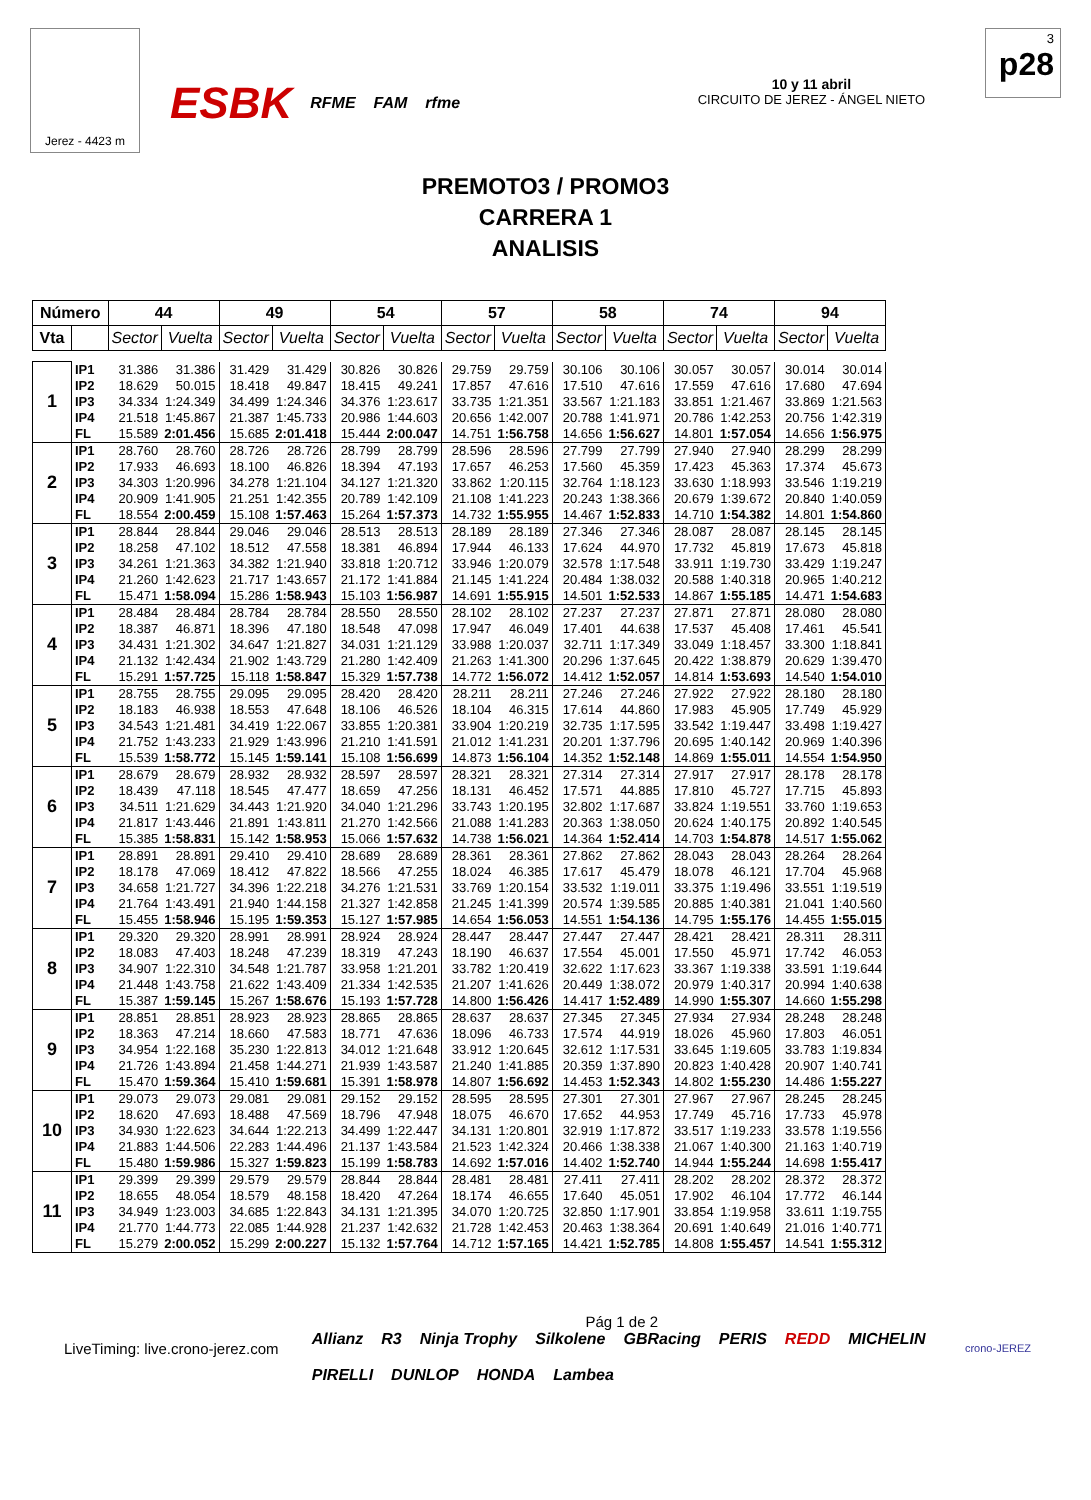Jerez - 4423 m
ESBK RFME FAM rfme 10 y 11 abril
CIRCUITO DE JEREZ - ÁNGEL NIETO
3
p28
PREMOTO3 / PROMO3
CARRERA 1
ANALISIS
| Número | | 44 | | 49 | | 54 | | 57 | | 58 | | 74 | | 94 | |
| --- | --- | --- | --- | --- | --- | --- | --- | --- | --- | --- | --- | --- | --- | --- | --- |
| Vta | | Sector | Vuelta | Sector | Vuelta | Sector | Vuelta | Sector | Vuelta | Sector | Vuelta | Sector | Vuelta | Sector | Vuelta |
| 1 | IP1 | 31.386 | 31.386 | 31.429 | 31.429 | 30.826 | 30.826 | 29.759 | 29.759 | 30.106 | 30.106 | 30.057 | 30.057 | 30.014 | 30.014 |
| | IP2 | 18.629 | 50.015 | 18.418 | 49.847 | 18.415 | 49.241 | 17.857 | 47.616 | 17.510 | 47.616 | 17.559 | 47.616 | 17.680 | 47.694 |
| | IP3 | 34.334 | 1:24.349 | 34.499 | 1:24.346 | 34.376 | 1:23.617 | 33.735 | 1:21.351 | 33.567 | 1:21.183 | 33.851 | 1:21.467 | 33.869 | 1:21.563 |
| | IP4 | 21.518 | 1:45.867 | 21.387 | 1:45.733 | 20.986 | 1:44.603 | 20.656 | 1:42.007 | 20.788 | 1:41.971 | 20.786 | 1:42.253 | 20.756 | 1:42.319 |
| | FL | 15.589 | 2:01.456 | 15.685 | 2:01.418 | 15.444 | 2:00.047 | 14.751 | 1:56.758 | 14.656 | 1:56.627 | 14.801 | 1:57.054 | 14.656 | 1:56.975 |
| 2 | IP1 | 28.760 | 28.760 | 28.726 | 28.726 | 28.799 | 28.799 | 28.596 | 28.596 | 27.799 | 27.799 | 27.940 | 27.940 | 28.299 | 28.299 |
| | IP2 | 17.933 | 46.693 | 18.100 | 46.826 | 18.394 | 47.193 | 17.657 | 46.253 | 17.560 | 45.359 | 17.423 | 45.363 | 17.374 | 45.673 |
| | IP3 | 34.303 | 1:20.996 | 34.278 | 1:21.104 | 34.127 | 1:21.320 | 33.862 | 1:20.115 | 32.764 | 1:18.123 | 33.630 | 1:18.993 | 33.546 | 1:19.219 |
| | IP4 | 20.909 | 1:41.905 | 21.251 | 1:42.355 | 20.789 | 1:42.109 | 21.108 | 1:41.223 | 20.243 | 1:38.366 | 20.679 | 1:39.672 | 20.840 | 1:40.059 |
| | FL | 18.554 | 2:00.459 | 15.108 | 1:57.463 | 15.264 | 1:57.373 | 14.732 | 1:55.955 | 14.467 | 1:52.833 | 14.710 | 1:54.382 | 14.801 | 1:54.860 |
| 3 | IP1 | 28.844 | 28.844 | 29.046 | 29.046 | 28.513 | 28.513 | 28.189 | 28.189 | 27.346 | 27.346 | 28.087 | 28.087 | 28.145 | 28.145 |
| | IP2 | 18.258 | 47.102 | 18.512 | 47.558 | 18.381 | 46.894 | 17.944 | 46.133 | 17.624 | 44.970 | 17.732 | 45.819 | 17.673 | 45.818 |
| | IP3 | 34.261 | 1:21.363 | 34.382 | 1:21.940 | 33.818 | 1:20.712 | 33.946 | 1:20.079 | 32.578 | 1:17.548 | 33.911 | 1:19.730 | 33.429 | 1:19.247 |
| | IP4 | 21.260 | 1:42.623 | 21.717 | 1:43.657 | 21.172 | 1:41.884 | 21.145 | 1:41.224 | 20.484 | 1:38.032 | 20.588 | 1:40.318 | 20.965 | 1:40.212 |
| | FL | 15.471 | 1:58.094 | 15.286 | 1:58.943 | 15.103 | 1:56.987 | 14.691 | 1:55.915 | 14.501 | 1:52.533 | 14.867 | 1:55.185 | 14.471 | 1:54.683 |
| 4 | IP1 | 28.484 | 28.484 | 28.784 | 28.784 | 28.550 | 28.550 | 28.102 | 28.102 | 27.237 | 27.237 | 27.871 | 27.871 | 28.080 | 28.080 |
| | IP2 | 18.387 | 46.871 | 18.396 | 47.180 | 18.548 | 47.098 | 17.947 | 46.049 | 17.401 | 44.638 | 17.537 | 45.408 | 17.461 | 45.541 |
| | IP3 | 34.431 | 1:21.302 | 34.647 | 1:21.827 | 34.031 | 1:21.129 | 33.988 | 1:20.037 | 32.711 | 1:17.349 | 33.049 | 1:18.457 | 33.300 | 1:18.841 |
| | IP4 | 21.132 | 1:42.434 | 21.902 | 1:43.729 | 21.280 | 1:42.409 | 21.263 | 1:41.300 | 20.296 | 1:37.645 | 20.422 | 1:38.879 | 20.629 | 1:39.470 |
| | FL | 15.291 | 1:57.725 | 15.118 | 1:58.847 | 15.329 | 1:57.738 | 14.772 | 1:56.072 | 14.412 | 1:52.057 | 14.814 | 1:53.693 | 14.540 | 1:54.010 |
| 5 | IP1 | 28.755 | 28.755 | 29.095 | 29.095 | 28.420 | 28.420 | 28.211 | 28.211 | 27.246 | 27.246 | 27.922 | 27.922 | 28.180 | 28.180 |
| | IP2 | 18.183 | 46.938 | 18.553 | 47.648 | 18.106 | 46.526 | 18.104 | 46.315 | 17.614 | 44.860 | 17.983 | 45.905 | 17.749 | 45.929 |
| | IP3 | 34.543 | 1:21.481 | 34.419 | 1:22.067 | 33.855 | 1:20.381 | 33.904 | 1:20.219 | 32.735 | 1:17.595 | 33.542 | 1:19.447 | 33.498 | 1:19.427 |
| | IP4 | 21.752 | 1:43.233 | 21.929 | 1:43.996 | 21.210 | 1:41.591 | 21.012 | 1:41.231 | 20.201 | 1:37.796 | 20.695 | 1:40.142 | 20.969 | 1:40.396 |
| | FL | 15.539 | 1:58.772 | 15.145 | 1:59.141 | 15.108 | 1:56.699 | 14.873 | 1:56.104 | 14.352 | 1:52.148 | 14.869 | 1:55.011 | 14.554 | 1:54.950 |
| 6 | IP1 | 28.679 | 28.679 | 28.932 | 28.932 | 28.597 | 28.597 | 28.321 | 28.321 | 27.314 | 27.314 | 27.917 | 27.917 | 28.178 | 28.178 |
| | IP2 | 18.439 | 47.118 | 18.545 | 47.477 | 18.659 | 47.256 | 18.131 | 46.452 | 17.571 | 44.885 | 17.810 | 45.727 | 17.715 | 45.893 |
| | IP3 | 34.511 | 1:21.629 | 34.443 | 1:21.920 | 34.040 | 1:21.296 | 33.743 | 1:20.195 | 32.802 | 1:17.687 | 33.824 | 1:19.551 | 33.760 | 1:19.653 |
| | IP4 | 21.817 | 1:43.446 | 21.891 | 1:43.811 | 21.270 | 1:42.566 | 21.088 | 1:41.283 | 20.363 | 1:38.050 | 20.624 | 1:40.175 | 20.892 | 1:40.545 |
| | FL | 15.385 | 1:58.831 | 15.142 | 1:58.953 | 15.066 | 1:57.632 | 14.738 | 1:56.021 | 14.364 | 1:52.414 | 14.703 | 1:54.878 | 14.517 | 1:55.062 |
| 7 | IP1 | 28.891 | 28.891 | 29.410 | 29.410 | 28.689 | 28.689 | 28.361 | 28.361 | 27.862 | 27.862 | 28.043 | 28.043 | 28.264 | 28.264 |
| | IP2 | 18.178 | 47.069 | 18.412 | 47.822 | 18.566 | 47.255 | 18.024 | 46.385 | 17.617 | 45.479 | 18.078 | 46.121 | 17.704 | 45.968 |
| | IP3 | 34.658 | 1:21.727 | 34.396 | 1:22.218 | 34.276 | 1:21.531 | 33.769 | 1:20.154 | 33.532 | 1:19.011 | 33.375 | 1:19.496 | 33.551 | 1:19.519 |
| | IP4 | 21.764 | 1:43.491 | 21.940 | 1:44.158 | 21.327 | 1:42.858 | 21.245 | 1:41.399 | 20.574 | 1:39.585 | 20.885 | 1:40.381 | 21.041 | 1:40.560 |
| | FL | 15.455 | 1:58.946 | 15.195 | 1:59.353 | 15.127 | 1:57.985 | 14.654 | 1:56.053 | 14.551 | 1:54.136 | 14.795 | 1:55.176 | 14.455 | 1:55.015 |
| 8 | IP1 | 29.320 | 29.320 | 28.991 | 28.991 | 28.924 | 28.924 | 28.447 | 28.447 | 27.447 | 27.447 | 28.421 | 28.421 | 28.311 | 28.311 |
| | IP2 | 18.083 | 47.403 | 18.248 | 47.239 | 18.319 | 47.243 | 18.190 | 46.637 | 17.554 | 45.001 | 17.550 | 45.971 | 17.742 | 46.053 |
| | IP3 | 34.907 | 1:22.310 | 34.548 | 1:21.787 | 33.958 | 1:21.201 | 33.782 | 1:20.419 | 32.622 | 1:17.623 | 33.367 | 1:19.338 | 33.591 | 1:19.644 |
| | IP4 | 21.448 | 1:43.758 | 21.622 | 1:43.409 | 21.334 | 1:42.535 | 21.207 | 1:41.626 | 20.449 | 1:38.072 | 20.979 | 1:40.317 | 20.994 | 1:40.638 |
| | FL | 15.387 | 1:59.145 | 15.267 | 1:58.676 | 15.193 | 1:57.728 | 14.800 | 1:56.426 | 14.417 | 1:52.489 | 14.990 | 1:55.307 | 14.660 | 1:55.298 |
| 9 | IP1 | 28.851 | 28.851 | 28.923 | 28.923 | 28.865 | 28.865 | 28.637 | 28.637 | 27.345 | 27.345 | 27.934 | 27.934 | 28.248 | 28.248 |
| | IP2 | 18.363 | 47.214 | 18.660 | 47.583 | 18.771 | 47.636 | 18.096 | 46.733 | 17.574 | 44.919 | 18.026 | 45.960 | 17.803 | 46.051 |
| | IP3 | 34.954 | 1:22.168 | 35.230 | 1:22.813 | 34.012 | 1:21.648 | 33.912 | 1:20.645 | 32.612 | 1:17.531 | 33.645 | 1:19.605 | 33.783 | 1:19.834 |
| | IP4 | 21.726 | 1:43.894 | 21.458 | 1:44.271 | 21.939 | 1:43.587 | 21.240 | 1:41.885 | 20.359 | 1:37.890 | 20.823 | 1:40.428 | 20.907 | 1:40.741 |
| | FL | 15.470 | 1:59.364 | 15.410 | 1:59.681 | 15.391 | 1:58.978 | 14.807 | 1:56.692 | 14.453 | 1:52.343 | 14.802 | 1:55.230 | 14.486 | 1:55.227 |
| 10 | IP1 | 29.073 | 29.073 | 29.081 | 29.081 | 29.152 | 29.152 | 28.595 | 28.595 | 27.301 | 27.301 | 27.967 | 27.967 | 28.245 | 28.245 |
| | IP2 | 18.620 | 47.693 | 18.488 | 47.569 | 18.796 | 47.948 | 18.075 | 46.670 | 17.652 | 44.953 | 17.749 | 45.716 | 17.733 | 45.978 |
| | IP3 | 34.930 | 1:22.623 | 34.644 | 1:22.213 | 34.499 | 1:22.447 | 34.131 | 1:20.801 | 32.919 | 1:17.872 | 33.517 | 1:19.233 | 33.578 | 1:19.556 |
| | IP4 | 21.883 | 1:44.506 | 22.283 | 1:44.496 | 21.137 | 1:43.584 | 21.523 | 1:42.324 | 20.466 | 1:38.338 | 21.067 | 1:40.300 | 21.163 | 1:40.719 |
| | FL | 15.480 | 1:59.986 | 15.327 | 1:59.823 | 15.199 | 1:58.783 | 14.692 | 1:57.016 | 14.402 | 1:52.740 | 14.944 | 1:55.244 | 14.698 | 1:55.417 |
| 11 | IP1 | 29.399 | 29.399 | 29.579 | 29.579 | 28.844 | 28.844 | 28.481 | 28.481 | 27.411 | 27.411 | 28.202 | 28.202 | 28.372 | 28.372 |
| | IP2 | 18.655 | 48.054 | 18.579 | 48.158 | 18.420 | 47.264 | 18.174 | 46.655 | 17.640 | 45.051 | 17.902 | 46.104 | 17.772 | 46.144 |
| | IP3 | 34.949 | 1:23.003 | 34.685 | 1:22.843 | 34.131 | 1:21.395 | 34.070 | 1:20.725 | 32.850 | 1:17.901 | 33.854 | 1:19.958 | 33.611 | 1:19.755 |
| | IP4 | 21.770 | 1:44.773 | 22.085 | 1:44.928 | 21.237 | 1:42.632 | 21.728 | 1:42.453 | 20.463 | 1:38.364 | 20.691 | 1:40.649 | 21.016 | 1:40.771 |
| | FL | 15.279 | 2:00.052 | 15.299 | 2:00.227 | 15.132 | 1:57.764 | 14.712 | 1:57.165 | 14.421 | 1:52.785 | 14.808 | 1:55.457 | 14.541 | 1:55.312 |
LiveTiming: live.crono-jerez.com
Pág 1 de 2
Allianz R3 Ninja Trophy Silkolene GBRacing PERIS REDD MICHELIN PIRELLI DUNLOP HONDA Lambea
crono-JEREZ